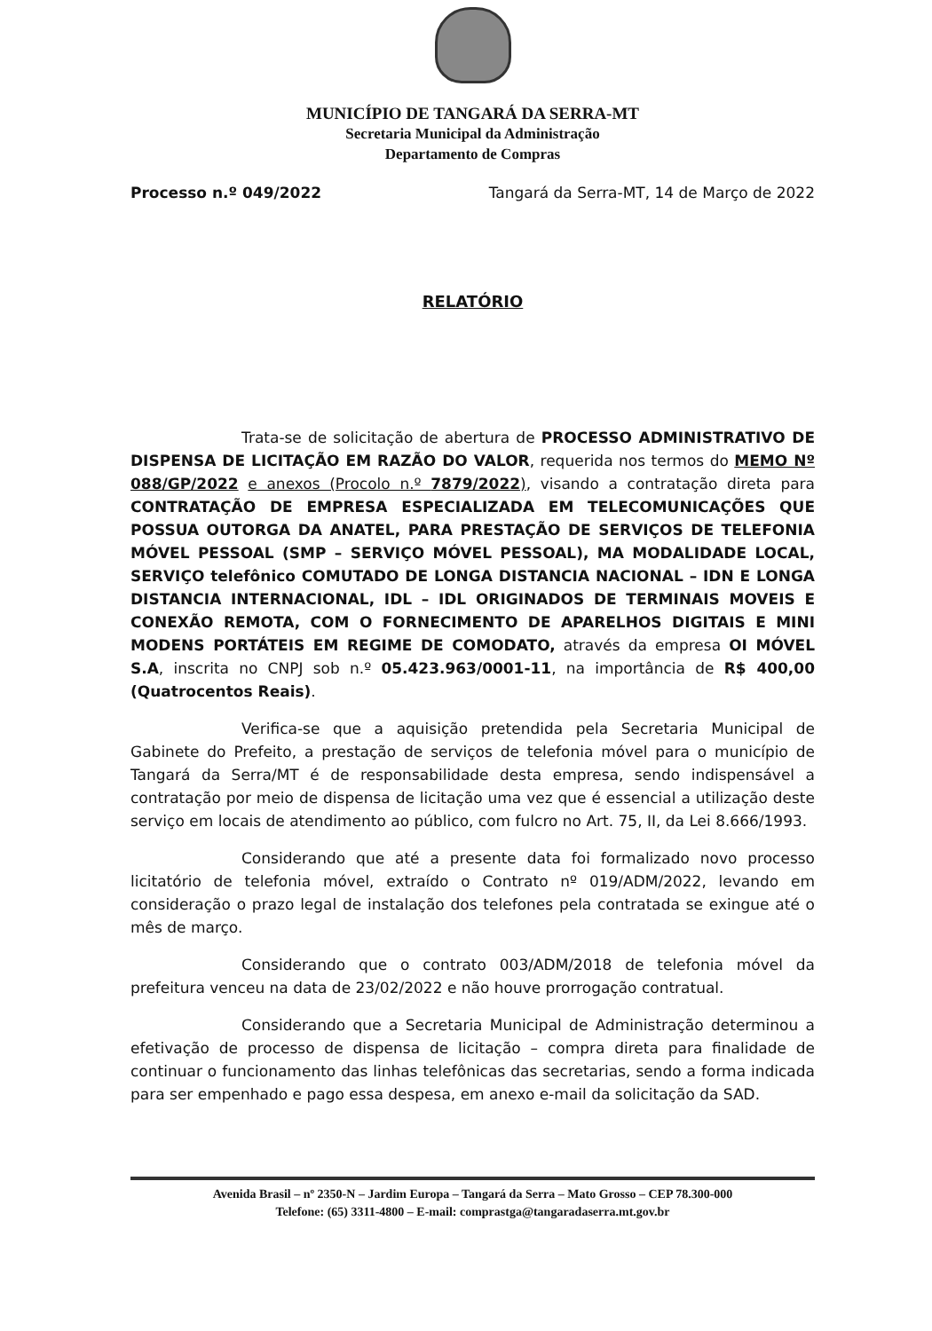MUNICÍPIO DE TANGARÁ DA SERRA-MT
Secretaria Municipal da Administração
Departamento de Compras
Processo n.º 049/2022 Tangará da Serra-MT, 14 de Março de 2022
RELATÓRIO
Trata-se de solicitação de abertura de PROCESSO ADMINISTRATIVO DE DISPENSA DE LICITAÇÃO EM RAZÃO DO VALOR, requerida nos termos do MEMO Nº 088/GP/2022 e anexos (Procolo n.º 7879/2022), visando a contratação direta para CONTRATAÇÃO DE EMPRESA ESPECIALIZADA EM TELECOMUNICAÇÕES QUE POSSUA OUTORGA DA ANATEL, PARA PRESTAÇÃO DE SERVIÇOS DE TELEFONIA MÓVEL PESSOAL (SMP – SERVIÇO MÓVEL PESSOAL), MA MODALIDADE LOCAL, SERVIÇO telefônico COMUTADO DE LONGA DISTANCIA NACIONAL – IDN E LONGA DISTANCIA INTERNACIONAL, IDL – IDL ORIGINADOS DE TERMINAIS MOVEIS E CONEXÃO REMOTA, COM O FORNECIMENTO DE APARELHOS DIGITAIS E MINI MODENS PORTÁTEIS EM REGIME DE COMODATO, através da empresa OI MÓVEL S.A, inscrita no CNPJ sob n.º 05.423.963/0001-11, na importância de R$ 400,00 (Quatrocentos Reais).
Verifica-se que a aquisição pretendida pela Secretaria Municipal de Gabinete do Prefeito, a prestação de serviços de telefonia móvel para o município de Tangará da Serra/MT é de responsabilidade desta empresa, sendo indispensável a contratação por meio de dispensa de licitação uma vez que é essencial a utilização deste serviço em locais de atendimento ao público, com fulcro no Art. 75, II, da Lei 8.666/1993.
Considerando que até a presente data foi formalizado novo processo licitatório de telefonia móvel, extraído o Contrato nº 019/ADM/2022, levando em consideração o prazo legal de instalação dos telefones pela contratada se exingue até o mês de março.
Considerando que o contrato 003/ADM/2018 de telefonia móvel da prefeitura venceu na data de 23/02/2022 e não houve prorrogação contratual.
Considerando que a Secretaria Municipal de Administração determinou a efetivação de processo de dispensa de licitação – compra direta para finalidade de continuar o funcionamento das linhas telefônicas das secretarias, sendo a forma indicada para ser empenhado e pago essa despesa, em anexo e-mail da solicitação da SAD.
Avenida Brasil – nº 2350-N – Jardim Europa – Tangará da Serra – Mato Grosso – CEP 78.300-000
Telefone: (65) 3311-4800 – E-mail: comprastga@tangaradaserra.mt.gov.br